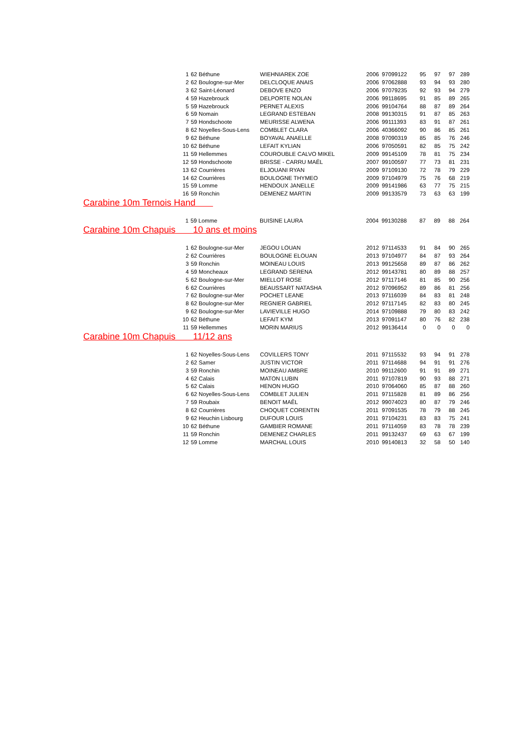| 1 | 62 Béthune | WIEHNIAREK ZOE | 2006 | 97099122 | 95 | 97 | 97 | 289 |
| 2 | 62 Boulogne-sur-Mer | DELCLOQUE ANAIS | 2006 | 97062888 | 93 | 94 | 93 | 280 |
| 3 | 62 Saint-Léonard | DEBOVE ENZO | 2006 | 97079235 | 92 | 93 | 94 | 279 |
| 4 | 59 Hazebrouck | DELPORTE NOLAN | 2006 | 99118695 | 91 | 85 | 89 | 265 |
| 5 | 59 Hazebrouck | PERNET ALEXIS | 2006 | 99104764 | 88 | 87 | 89 | 264 |
| 6 | 59 Nomain | LEGRAND ESTEBAN | 2008 | 99130315 | 91 | 87 | 85 | 263 |
| 7 | 59 Hondschoote | MEURISSE ALWENA | 2006 | 99111393 | 83 | 91 | 87 | 261 |
| 8 | 62 Noyelles-Sous-Lens | COMBLET CLARA | 2006 | 40366092 | 90 | 86 | 85 | 261 |
| 9 | 62 Béthune | BOYAVAL ANAELLE | 2008 | 97090319 | 85 | 85 | 76 | 246 |
| 10 | 62 Béthune | LEFAIT KYLIAN | 2006 | 97050591 | 82 | 85 | 75 | 242 |
| 11 | 59 Hellemmes | COUROUBLE CALVO MIKEL | 2009 | 99145109 | 78 | 81 | 75 | 234 |
| 12 | 59 Hondschoote | BRISSE - CARRU MAËL | 2007 | 99100597 | 77 | 73 | 81 | 231 |
| 13 | 62 Courrières | ELJOUANI RYAN | 2009 | 97109130 | 72 | 78 | 79 | 229 |
| 14 | 62 Courrières | BOULOGNE THYMEO | 2009 | 97104979 | 75 | 76 | 68 | 219 |
| 15 | 59 Lomme | HENDOUX JANELLE | 2009 | 99141986 | 63 | 77 | 75 | 215 |
| 16 | 59 Ronchin | DEMENEZ MARTIN | 2009 | 99133579 | 73 | 63 | 63 | 199 |
Carabine 10m Ternois Hand
| 1 | 59 Lomme | BUISINE LAURA | 2004 | 99130288 | 87 | 89 | 88 | 264 |
Carabine 10m Chapuis 10 ans et moins
| 1 | 62 Boulogne-sur-Mer | JEGOU LOUAN | 2012 | 97114533 | 91 | 84 | 90 | 265 |
| 2 | 62 Courrières | BOULOGNE ELOUAN | 2013 | 97104977 | 84 | 87 | 93 | 264 |
| 3 | 59 Ronchin | MOINEAU LOUIS | 2013 | 99125658 | 89 | 87 | 86 | 262 |
| 4 | 59 Moncheaux | LEGRAND SERENA | 2012 | 99143781 | 80 | 89 | 88 | 257 |
| 5 | 62 Boulogne-sur-Mer | MIELLOT ROSE | 2012 | 97117146 | 81 | 85 | 90 | 256 |
| 6 | 62 Courrières | BEAUSSART NATASHA | 2012 | 97096952 | 89 | 86 | 81 | 256 |
| 7 | 62 Boulogne-sur-Mer | POCHET LEANE | 2013 | 97116039 | 84 | 83 | 81 | 248 |
| 8 | 62 Boulogne-sur-Mer | REGNIER GABRIEL | 2012 | 97117145 | 82 | 83 | 80 | 245 |
| 9 | 62 Boulogne-sur-Mer | LAVIEVILLE HUGO | 2014 | 97109888 | 79 | 80 | 83 | 242 |
| 10 | 62 Béthune | LEFAIT KYM | 2013 | 97091147 | 80 | 76 | 82 | 238 |
| 11 | 59 Hellemmes | MORIN MARIUS | 2012 | 99136414 | 0 | 0 | 0 | 0 |
Carabine 10m Chapuis 11/12 ans
| 1 | 62 Noyelles-Sous-Lens | COVILLERS TONY | 2011 | 97115532 | 93 | 94 | 91 | 278 |
| 2 | 62 Samer | JUSTIN VICTOR | 2011 | 97114688 | 94 | 91 | 91 | 276 |
| 3 | 59 Ronchin | MOINEAU AMBRE | 2010 | 99112600 | 91 | 91 | 89 | 271 |
| 4 | 62 Calais | MATON LUBIN | 2011 | 97107819 | 90 | 93 | 88 | 271 |
| 5 | 62 Calais | HENON HUGO | 2010 | 97064060 | 85 | 87 | 88 | 260 |
| 6 | 62 Noyelles-Sous-Lens | COMBLET JULIEN | 2011 | 97115828 | 81 | 89 | 86 | 256 |
| 7 | 59 Roubaix | BENOIT MAÊL | 2012 | 99074023 | 80 | 87 | 79 | 246 |
| 8 | 62 Courrières | CHOQUET CORENTIN | 2011 | 97091535 | 78 | 79 | 88 | 245 |
| 9 | 62 Heuchin Lisbourg | DUFOUR LOUIS | 2011 | 97104231 | 83 | 83 | 75 | 241 |
| 10 | 62 Béthune | GAMBIER ROMANE | 2011 | 97114059 | 83 | 78 | 78 | 239 |
| 11 | 59 Ronchin | DEMENEZ CHARLES | 2011 | 99132437 | 69 | 63 | 67 | 199 |
| 12 | 59 Lomme | MARCHAL LOUIS | 2010 | 99140813 | 32 | 58 | 50 | 140 |